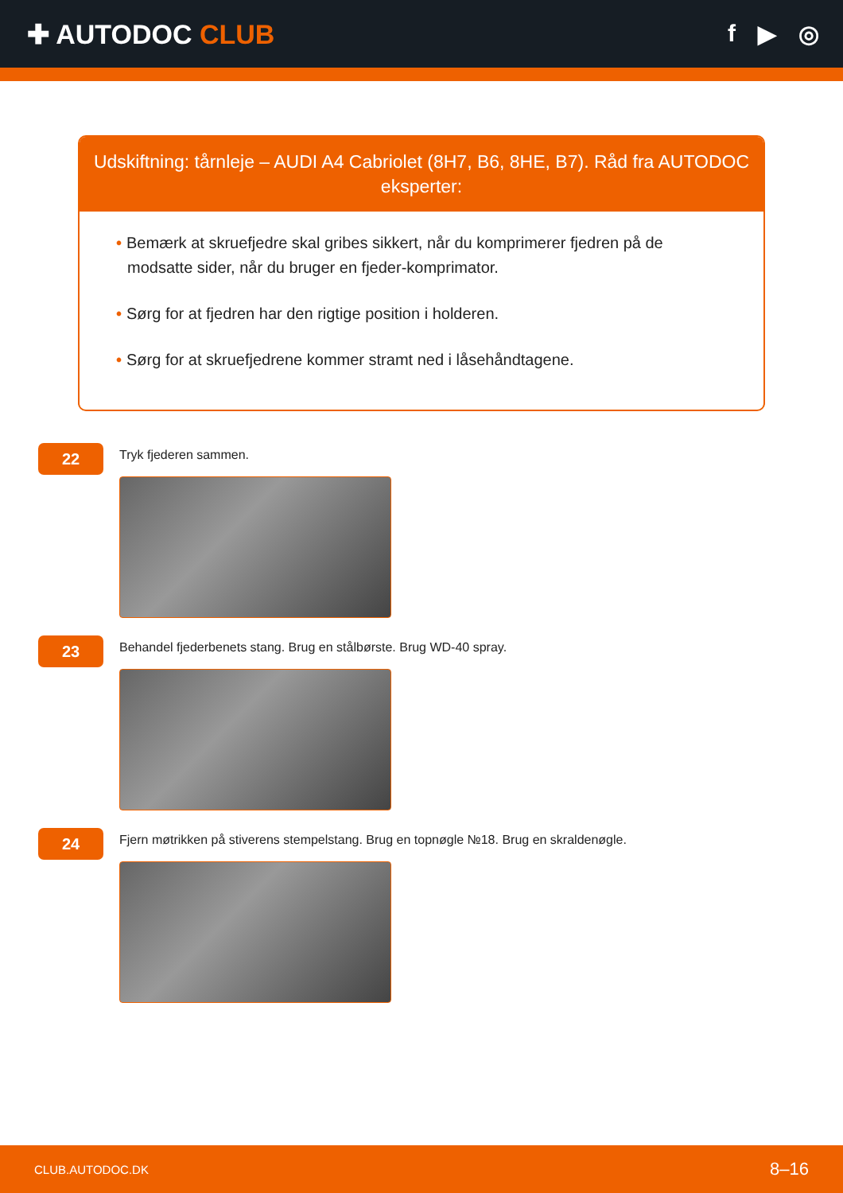✚ AUTODOC CLUB f ▶ ◎
Udskiftning: tårnleje – AUDI A4 Cabriolet (8H7, B6, 8HE, B7). Råd fra AUTODOC eksperter:
• Bemærk at skruefjedre skal gribes sikkert, når du komprimerer fjedren på de modsatte sider, når du bruger en fjeder-komprimator.
• Sørg for at fjedren har den rigtige position i holderen.
• Sørg for at skruefjedrene kommer stramt ned i låsehåndtagene.
22
Tryk fjederen sammen.
23
Behandel fjederbenets stang. Brug en stålbørste. Brug WD-40 spray.
24
Fjern møtrikken på stiverens stempelstang. Brug en topnøgle №18. Brug en skraldenøgle.
CLUB.AUTODOC.DK 8–16